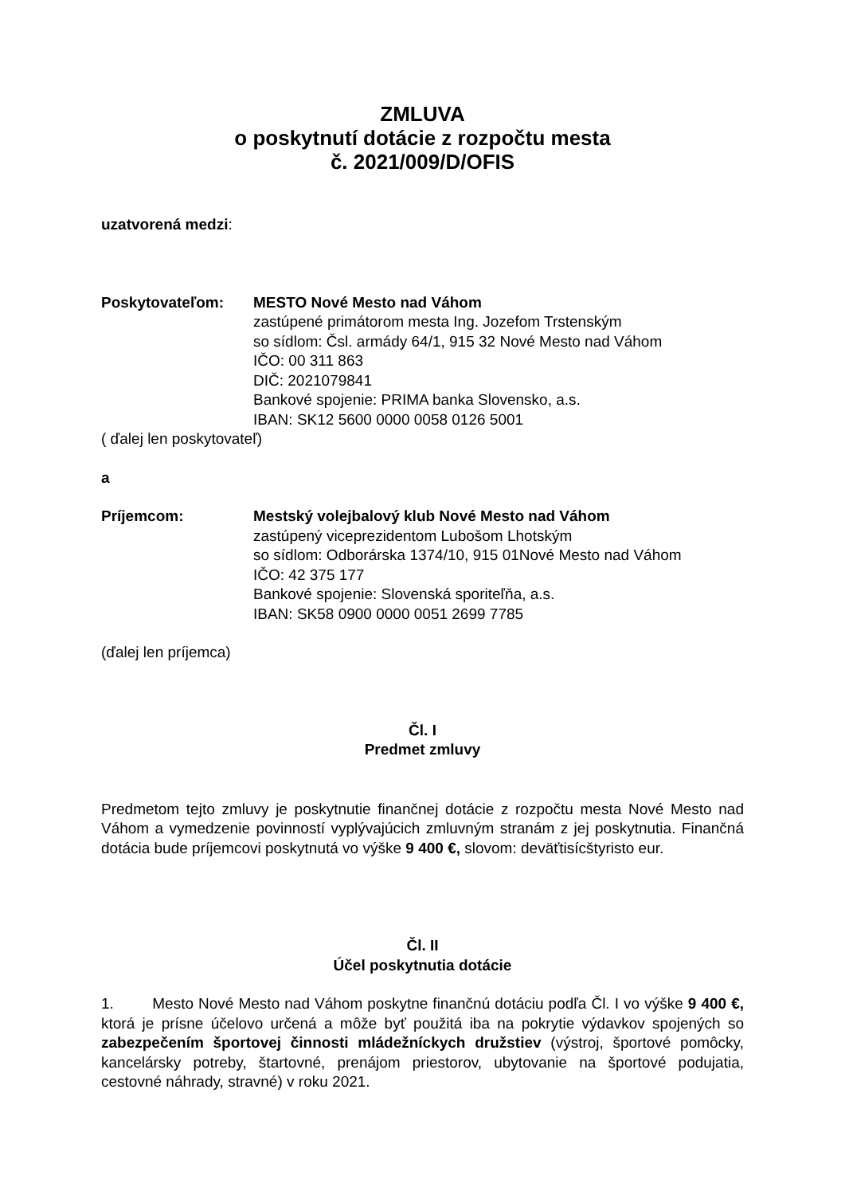ZMLUVA
o poskytnutí dotácie z rozpočtu mesta
č. 2021/009/D/OFIS
uzatvorená medzi:
Poskytovateľom: MESTO Nové Mesto nad Váhom
zastúpené primátorom mesta Ing. Jozefom Trstenským
so sídlom: Čsl. armády 64/1, 915 32 Nové Mesto nad Váhom
IČO: 00 311 863
DIČ: 2021079841
Bankové spojenie: PRIMA banka Slovensko, a.s.
IBAN: SK12 5600 0000 0058 0126 5001
( ďalej len poskytovateľ)
a
Príjemcom: Mestský volejbalový klub Nové Mesto nad Váhom
zastúpený viceprezidentom Lubošom Lhotským
so sídlom: Odborárska 1374/10, 915 01Nové Mesto nad Váhom
IČO: 42 375 177
Bankové spojenie: Slovenská sporiteľňa, a.s.
IBAN: SK58 0900 0000 0051 2699 7785
(ďalej len príjemca)
Čl. I
Predmet zmluvy
Predmetom tejto zmluvy je poskytnutie finančnej dotácie z rozpočtu mesta Nové Mesto nad Váhom a vymedzenie povinností vyplývajúcich zmluvným stranám z jej poskytnutia. Finančná dotácia bude príjemcovi poskytnutá vo výške 9 400 €, slovom: deväťtisícštyristo eur.
Čl. II
Účel poskytnutia dotácie
1. Mesto Nové Mesto nad Váhom poskytne finančnú dotáciu podľa Čl. I vo výške 9 400 €, ktorá je prísne účelovo určená a môže byť použitá iba na pokrytie výdavkov spojených so zabezpečením športovej činnosti mládežníckych družstiev (výstroj, športové pomôcky, kancelársky potreby, štartovné, prenájom priestorov, ubytovanie na športové podujatia, cestovné náhrady, stravné) v roku 2021.